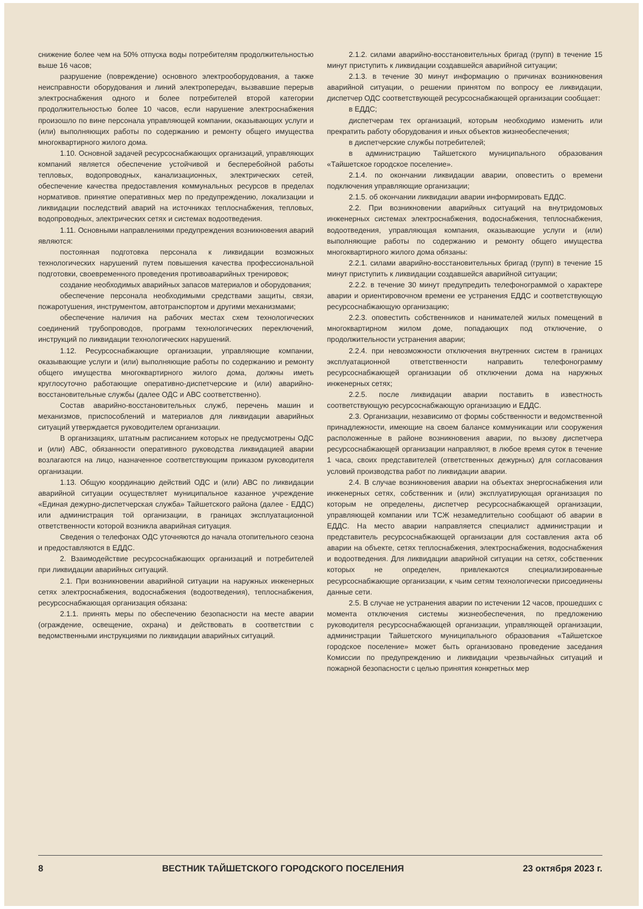снижение более чем на 50% отпуска воды потребителям продолжительностью выше 16 часов;
разрушение (повреждение) основного электрооборудования, а также неисправности оборудования и линий электропередач, вызвавшие перерыв электроснабжения одного и более потребителей второй категории продолжительностью более 10 часов, если нарушение электроснабжения произошло по вине персонала управляющей компании, оказывающих услуги и (или) выполняющих работы по содержанию и ремонту общего имущества многоквартирного жилого дома.
1.10. Основной задачей ресурсоснабжающих организаций, управляющих компаний является обеспечение устойчивой и бесперебойной работы тепловых, водопроводных, канализационных, электрических сетей, обеспечение качества предоставления коммунальных ресурсов в пределах нормативов. принятие оперативных мер по предупреждению, локализации и ликвидации последствий аварий на источниках теплоснабжения, тепловых, водопроводных, электрических сетях и системах водоотведения.
1.11. Основными направлениями предупреждения возникновения аварий являются:
постоянная подготовка персонала к ликвидации возможных технологических нарушений путем повышения качества профессиональной подготовки, своевременного проведения противоаварийных тренировок;
создание необходимых аварийных запасов материалов и оборудования;
обеспечение персонала необходимыми средствами защиты, связи, пожаротушения, инструментом, автотранспортом и другими механизмами;
обеспечение наличия на рабочих местах схем технологических соединений трубопроводов, программ технологических переключений, инструкций по ликвидации технологических нарушений.
1.12. Ресурсоснабжающие организации, управляющие компании, оказывающие услуги и (или) выполняющие работы по содержанию и ремонту общего имущества многоквартирного жилого дома, должны иметь круглосуточно работающие оперативно-диспетчерские и (или) аварийно-восстановительные службы (далее ОДС и АВС соответственно).
Состав аварийно-восстановительных служб, перечень машин и механизмов, приспособлений и материалов для ликвидации аварийных ситуаций утверждается руководителем организации.
В организациях, штатным расписанием которых не предусмотрены ОДС и (или) АВС, обязанности оперативного руководства ликвидацией аварии возлагаются на лицо, назначенное соответствующим приказом руководителя организации.
1.13. Общую координацию действий ОДС и (или) АВС по ликвидации аварийной ситуации осуществляет муниципальное казанное учреждение «Единая дежурно-диспетчерская служба» Тайшетского района (далее - ЕДДС) или администрация той организации, в границах эксплуатационной ответственности которой возникла аварийная ситуация.
Сведения о телефонах ОДС уточняются до начала отопительного сезона и предоставляются в ЕДДС.
2. Взаимодействие ресурсоснабжающих организаций и потребителей при ликвидации аварийных ситуаций.
2.1. При возникновении аварийной ситуации на наружных инженерных сетях электроснабжения, водоснабжения (водоотведения), теплоснабжения, ресурсоснабжающая организация обязана:
2.1.1. принять меры по обеспечению безопасности на месте аварии (ограждение, освещение, охрана) и действовать в соответствии с ведомственными инструкциями по ликвидации аварийных ситуаций.
2.1.2. силами аварийно-восстановительных бригад (групп) в течение 15 минут приступить к ликвидации создавшейся аварийной ситуации;
2.1.3. в течение 30 минут информацию о причинах возникновения аварийной ситуации, о решении принятом по вопросу ее ликвидации, диспетчер ОДС соответствующей ресурсоснабжающей организации сообщает:
в ЕДДС;
диспетчерам тех организаций, которым необходимо изменить или прекратить работу оборудования и иных объектов жизнеобеспечения;
в диспетчерские службы потребителей;
в администрацию Тайшетского муниципального образования «Тайшетское городское поселение».
2.1.4. по окончании ликвидации аварии, оповестить о времени подключения управляющие организации;
2.1.5. об окончании ликвидации аварии информировать ЕДДС.
2.2. При возникновении аварийных ситуаций на внутридомовых инженерных системах электроснабжения, водоснабжения, теплоснабжения, водоотведения, управляющая компания, оказывающие услуги и (или) выполняющие работы по содержанию и ремонту общего имущества многоквартирного жилого дома обязаны:
2.2.1. силами аварийно-восстановительных бригад (групп) в течение 15 минут приступить к ликвидации создавшейся аварийной ситуации;
2.2.2. в течение 30 минут предупредить телефонограммой о характере аварии и ориентировочном времени ее устранения ЕДДС и соответствующую ресурсоснабжающую организацию;
2.2.3. оповестить собственников и нанимателей жилых помещений в многоквартирном жилом доме, попадающих под отключение, о продолжительности устранения аварии;
2.2.4. при невозможности отключения внутренних систем в границах эксплуатационной ответственности направить телефонограмму ресурсоснабжающей организации об отключении дома на наружных инженерных сетях;
2.2.5. после ликвидации аварии поставить в известность соответствующую ресурсоснабжающую организацию и ЕДДС.
2.3. Организации, независимо от формы собственности и ведомственной принадлежности, имеющие на своем балансе коммуникации или сооружения расположенные в районе возникновения аварии, по вызову диспетчера ресурсоснабжающей организации направляют, в любое время суток в течение 1 часа, своих представителей (ответственных дежурных) для согласования условий производства работ по ликвидации аварии.
2.4. В случае возникновения аварии на объектах энергоснабжения или инженерных сетях, собственник и (или) эксплуатирующая организация по которым не определены, диспетчер ресурсоснабжающей организации, управляющей компании или ТСЖ незамедлительно сообщают об аварии в ЕДДС. На место аварии направляется специалист администрации и представитель ресурсоснабжающей организации для составления акта об аварии на объекте, сетях теплоснабжения, электроснабжения, водоснабжения и водоотведения. Для ликвидации аварийной ситуации на сетях, собственник которых не определен, привлекаются специализированные ресурсоснабжающие организации, к чьим сетям технологически присоединены данные сети.
2.5. В случае не устранения аварии по истечении 12 часов, прошедших с момента отключения системы жизнеобеспечения, по предложению руководителя ресурсоснабжающей организации, управляющей организации, администрации Тайшетского муниципального образования «Тайшетское городское поселение» может быть организовано проведение заседания Комиссии по предупреждению и ликвидации чрезвычайных ситуаций и пожарной безопасности с целью принятия конкретных мер
8 ВЕСТНИК ТАЙШЕТСКОГО ГОРОДСКОГО ПОСЕЛЕНИЯ 23 октября 2023 г.